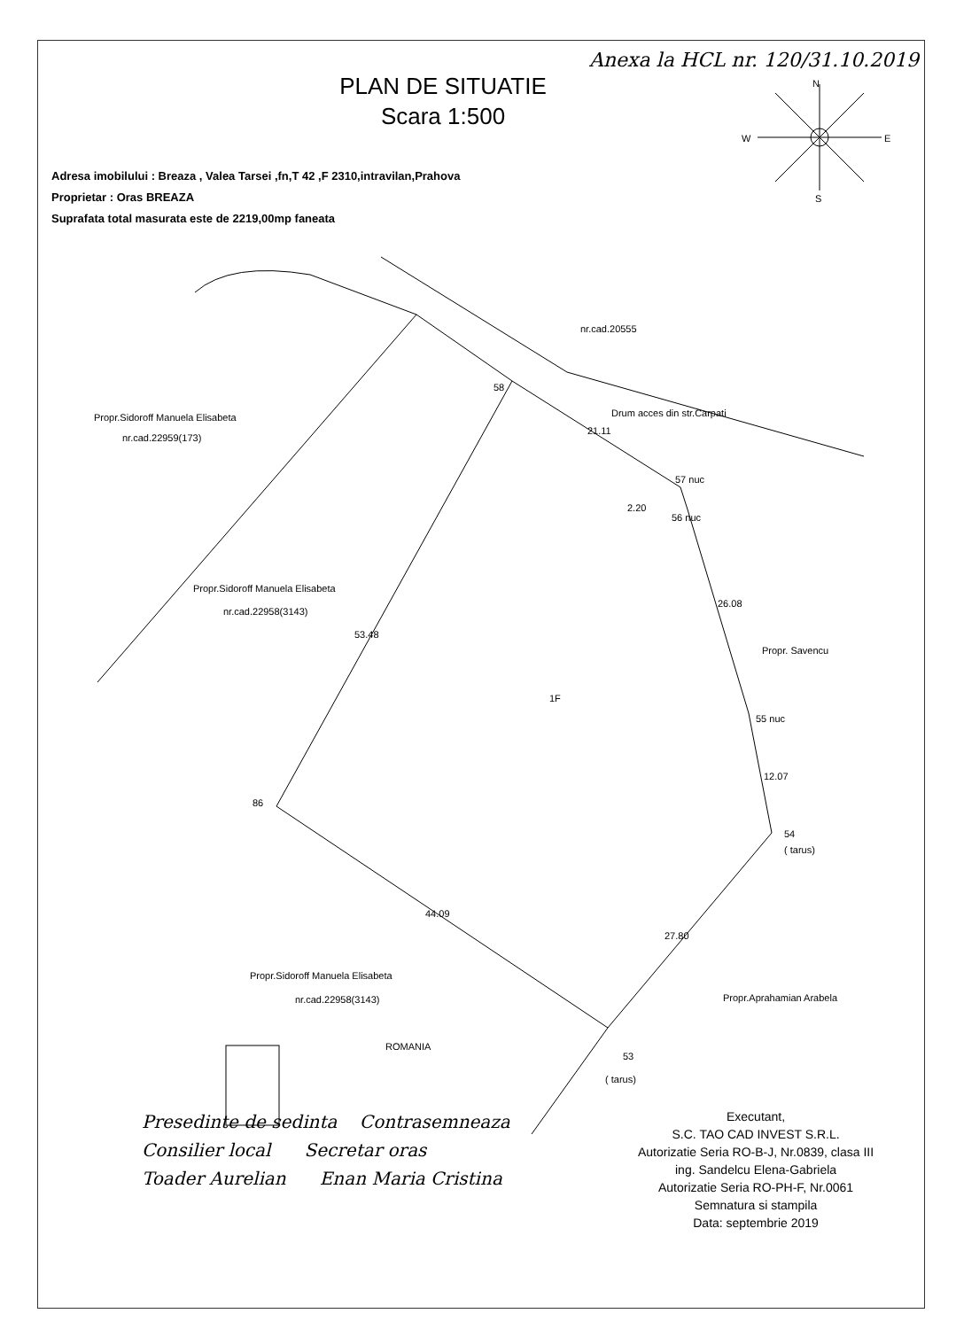Anexa la HCL nr. 120/31.10.2019
PLAN DE SITUATIE
Scara 1:500
Adresa imobilului : Breaza , Valea Tarsei ,fn,T 42 ,F 2310,intravilan,Prahova
Proprietar : Oras BREAZA
Suprafata total masurata este de 2219,00mp faneata
N
W
E
S
nr.cad.20555
Propr.Sidoroff Manuela Elisabeta
nr.cad.22959(173)
Propr.Sidoroff Manuela Elisabeta
nr.cad.22958(3143)
58
Drum acces din str.Carpati
21.11
57 nuc
2.20
56 nuc
26.08
Propr. Savencu
1F
53.48
55 nuc
12.07
86
54
( tarus)
44.09
27.80
Propr.Sidoroff Manuela Elisabeta
nr.cad.22958(3143)
Propr.Aprahamian Arabela
53
( tarus)
ROMANIA
Presedinte de sedinta Contrasemneaza
Consilier local Secretar oras
Toader Aurelian Enan Maria Cristina
Executant,
S.C. TAO CAD INVEST S.R.L.
Autorizatie Seria RO-B-J, Nr.0839, clasa III
ing. Sandelcu Elena-Gabriela
Autorizatie Seria RO-PH-F, Nr.0061
Semnatura si stampila
Data: septembrie 2019